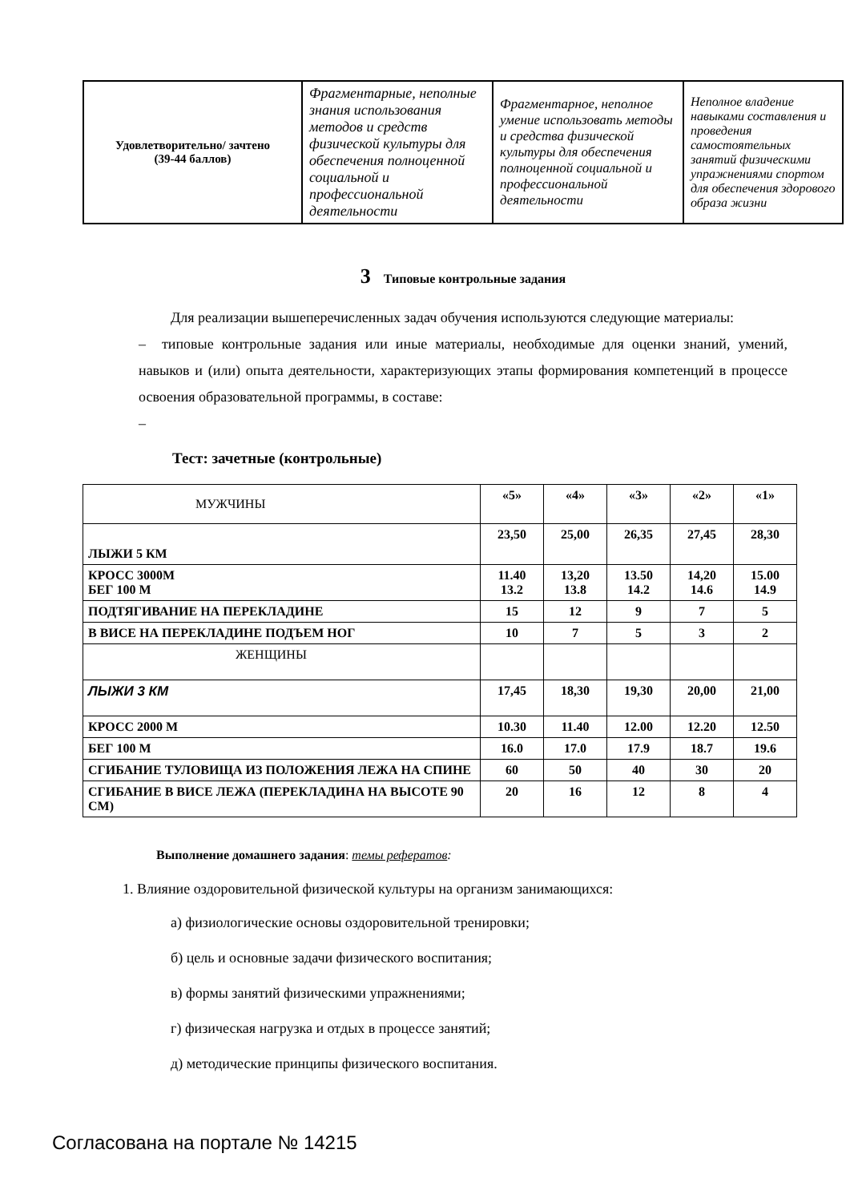| Удовлетворительно/ зачтено (39-44 баллов) | Фрагментарные, неполные знания использования методов и средств физической культуры для обеспечения полноценной социальной и профессиональной деятельности | Фрагментарное, неполное умение использовать методы и средства физической культуры для обеспечения полноценной социальной и профессиональной деятельности | Неполное владение навыками составления и проведения самостоятельных занятий физическими упражнениями спортом для обеспечения здорового образа жизни |
3 Типовые контрольные задания
Для реализации вышеперечисленных задач обучения используются следующие материалы:
– типовые контрольные задания или иные материалы, необходимые для оценки знаний, умений, навыков и (или) опыта деятельности, характеризующих этапы формирования компетенций в процессе освоения образовательной программы, в составе:
–
Тест: зачетные (контрольные)
| МУЖЧИНЫ | «5» | «4» | «3» | «2» | «1» |
| ЛЫЖИ 5 КМ | 23,50 | 25,00 | 26,35 | 27,45 | 28,30 |
| КРОСС 3000М БЕГ 100 М | 11.40 13.2 | 13,20 13.8 | 13.50 14.2 | 14,20 14.6 | 15.00 14.9 |
| ПОДТЯГИВАНИЕ НА ПЕРЕКЛАДИНЕ | 15 | 12 | 9 | 7 | 5 |
| В ВИСЕ НА ПЕРЕКЛАДИНЕ ПОДЪЕМ НОГ | 10 | 7 | 5 | 3 | 2 |
| ЖЕНЩИНЫ | | | | | |
| ЛЫЖИ 3 КМ | 17,45 | 18,30 | 19,30 | 20,00 | 21,00 |
| КРОСС 2000 М | 10.30 | 11.40 | 12.00 | 12.20 | 12.50 |
| БЕГ 100 М | 16.0 | 17.0 | 17.9 | 18.7 | 19.6 |
| СГИБАНИЕ ТУЛОВИЩА ИЗ ПОЛОЖЕНИЯ ЛЕЖА НА СПИНЕ | 60 | 50 | 40 | 30 | 20 |
| СГИБАНИЕ В ВИСЕ ЛЕЖА (ПЕРЕКЛАДИНА НА ВЫСОТЕ 90 СМ) | 20 | 16 | 12 | 8 | 4 |
Выполнение домашнего задания: темы рефератов:
1. Влияние оздоровительной физической культуры на организм занимающихся:
а) физиологические основы оздоровительной тренировки;
б) цель и основные задачи физического воспитания;
в) формы занятий физическими упражнениями;
г) физическая нагрузка и отдых в процессе занятий;
д) методические принципы физического воспитания.
Согласована на портале № 14215